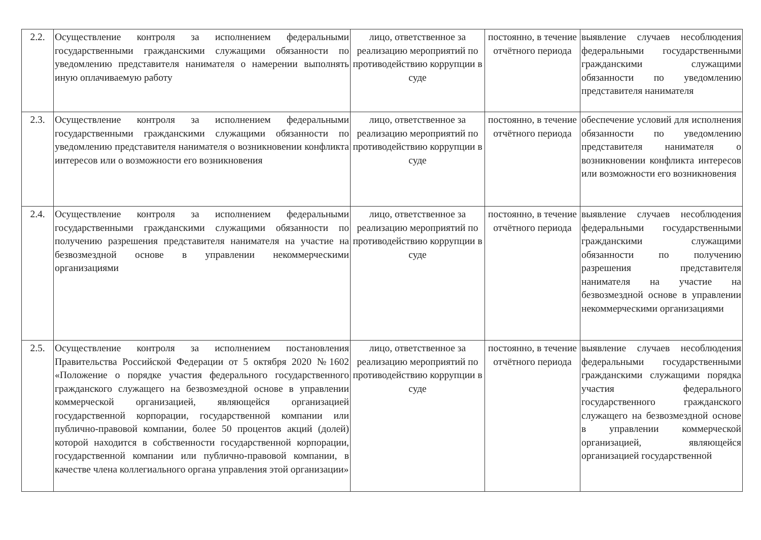| 2.2. | Осуществление контроля за исполнением федеральными государственными гражданскими служащими обязанности по уведомлению представителя нанимателя о намерении выполнять иную оплачиваемую работу | лицо, ответственное за реализацию мероприятий по противодействию коррупции в суде | постоянно, в течение отчётного периода | выявление случаев несоблюдения федеральными государственными гражданскими служащими обязанности по уведомлению представителя нанимателя |
| 2.3. | Осуществление контроля за исполнением федеральными государственными гражданскими служащими обязанности по уведомлению представителя нанимателя о возникновении конфликта интересов или о возможности его возникновения | лицо, ответственное за реализацию мероприятий по противодействию коррупции в суде | постоянно, в течение отчётного периода | обеспечение условий для исполнения обязанности по уведомлению представителя нанимателя о возникновении конфликта интересов или возможности его возникновения |
| 2.4. | Осуществление контроля за исполнением федеральными государственными гражданскими служащими обязанности по получению разрешения представителя нанимателя на участие на безвозмездной основе в управлении некоммерческими организациями | лицо, ответственное за реализацию мероприятий по противодействию коррупции в суде | постоянно, в течение отчётного периода | выявление случаев несоблюдения федеральными государственными гражданскими служащими обязанности по получению разрешения представителя нанимателя на участие на безвозмездной основе в управлении некоммерческими организациями |
| 2.5. | Осуществление контроля за исполнением постановления Правительства Российской Федерации от 5 октября 2020 №1602 «Положение о порядке участия федерального государственного гражданского служащего на безвозмездной основе в управлении коммерческой организацией, являющейся организацией государственной корпорации, государственной компании или публично-правовой компании, более 50 процентов акций (долей) которой находится в собственности государственной корпорации, государственной компании или публично-правовой компании, в качестве члена коллегиального органа управления этой организации» | лицо, ответственное за реализацию мероприятий по противодействию коррупции в суде | постоянно, в течение отчётного периода | выявление случаев несоблюдения федеральными государственными гражданскими служащими порядка участия федерального государственного гражданского служащего на безвозмездной основе в управлении коммерческой организацией, являющейся организацией государственной |